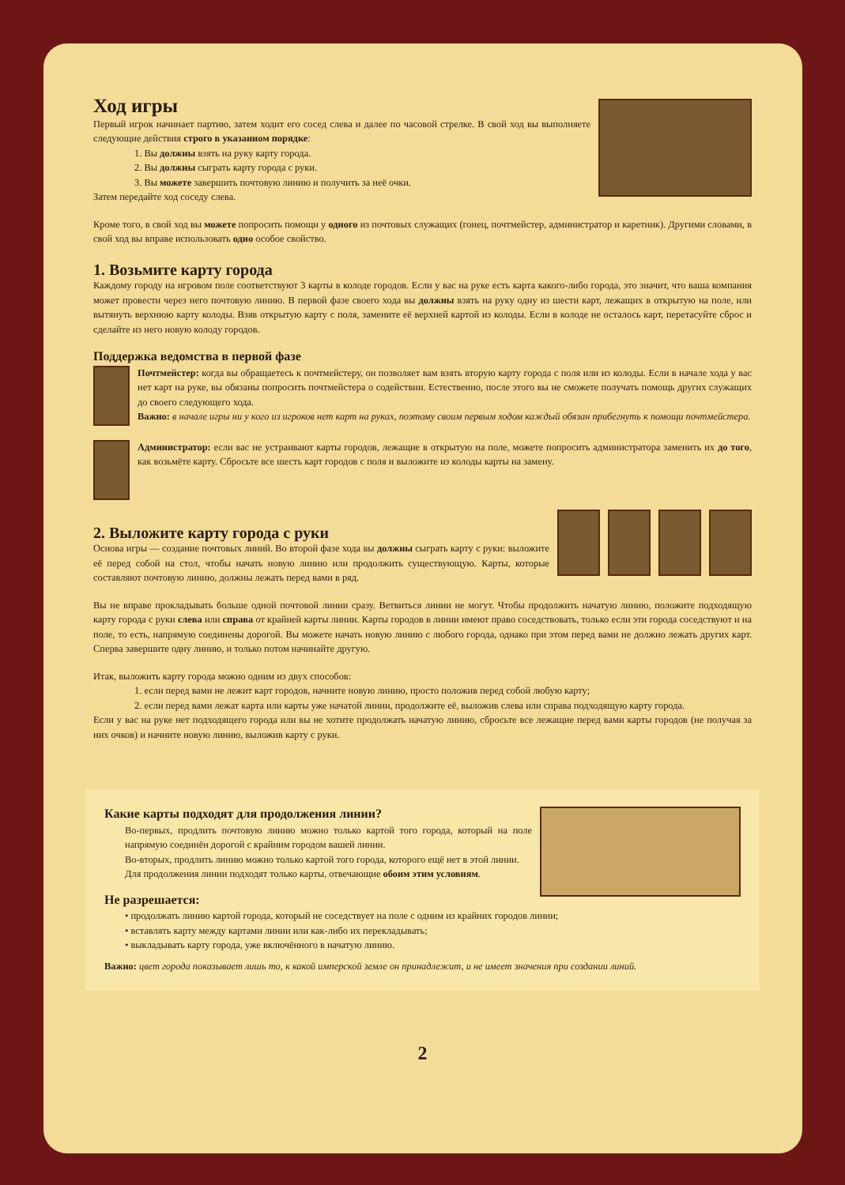Ход игры
Первый игрок начинает партию, затем ходит его сосед слева и далее по часовой стрелке. В свой ход вы выполняете следующие действия строго в указанном порядке:
1. Вы должны взять на руку карту города.
2. Вы должны сыграть карту города с руки.
3. Вы можете завершить почтовую линию и получить за неё очки.
Затем передайте ход соседу слева.
Кроме того, в свой ход вы можете попросить помощи у одного из почтовых служащих (гонец, почтмейстер, администратор и каретник). Другими словами, в свой ход вы вправе использовать одно особое свойство.
1. Возьмите карту города
Каждому городу на игровом поле соответствуют 3 карты в колоде городов. Если у вас на руке есть карта какого-либо города, это значит, что ваша компания может провести через него почтовую линию. В первой фазе своего хода вы должны взять на руку одну из шести карт, лежащих в открытую на поле, или вытянуть верхнюю карту колоды. Взяв открытую карту с поля, замените её верхней картой из колоды. Если в колоде не осталось карт, перетасуйте сброс и сделайте из него новую колоду городов.
Поддержка ведомства в первой фазе
Почтмейстер: когда вы обращаетесь к почтмейстеру, он позволяет вам взять вторую карту города с поля или из колоды. Если в начале хода у вас нет карт на руке, вы обязаны попросить почтмейстера о содействии. Естественно, после этого вы не сможете получать помощь других служащих до своего следующего хода.
Важно: в начале игры ни у кого из игроков нет карт на руках, поэтому своим первым ходом каждый обязан прибегнуть к помощи почтмейстера.
Администратор: если вас не устраивают карты городов, лежащие в открытую на поле, можете попросить администратора заменить их до того, как возьмёте карту. Сбросьте все шесть карт городов с поля и выложите из колоды карты на замену.
2. Выложите карту города с руки
Основа игры — создание почтовых линий. Во второй фазе хода вы должны сыграть карту с руки: выложите её перед собой на стол, чтобы начать новую линию или продолжить существующую. Карты, которые составляют почтовую линию, должны лежать перед вами в ряд.
Вы не вправе прокладывать больше одной почтовой линии сразу. Ветвиться линии не могут. Чтобы продолжить начатую линию, положите подходящую карту города с руки слева или справа от крайней карты линии. Карты городов в линии имеют право соседствовать, только если эти города соседствуют и на поле, то есть, напрямую соединены дорогой. Вы можете начать новую линию с любого города, однако при этом перед вами не должно лежать других карт. Сперва завершите одну линию, и только потом начинайте другую.
Итак, выложить карту города можно одним из двух способов:
1. если перед вами не лежит карт городов, начните новую линию, просто положив перед собой любую карту;
2. если перед вами лежат карта или карты уже начатой линии, продолжите её, выложив слева или справа подходящую карту города.
Если у вас на руке нет подходящего города или вы не хотите продолжать начатую линию, сбросьте все лежащие перед вами карты городов (не получая за них очков) и начните новую линию, выложив карту с руки.
Какие карты подходят для продолжения линии?
Во-первых, продлить почтовую линию можно только картой того города, который на поле напрямую соединён дорогой с крайним городом вашей линии.
Во-вторых, продлить линию можно только картой того города, которого ещё нет в этой линии.
Для продолжения линии подходят только карты, отвечающие обоим этим условиям.
Не разрешается:
• продолжать линию картой города, который не соседствует на поле с одним из крайних городов линии;
• вставлять карту между картами линии или как-либо их перекладывать;
• выкладывать карту города, уже включённого в начатую линию.
Важно: цвет города показывает лишь то, к какой имперской земле он принадлежит, и не имеет значения при создании линий.
2